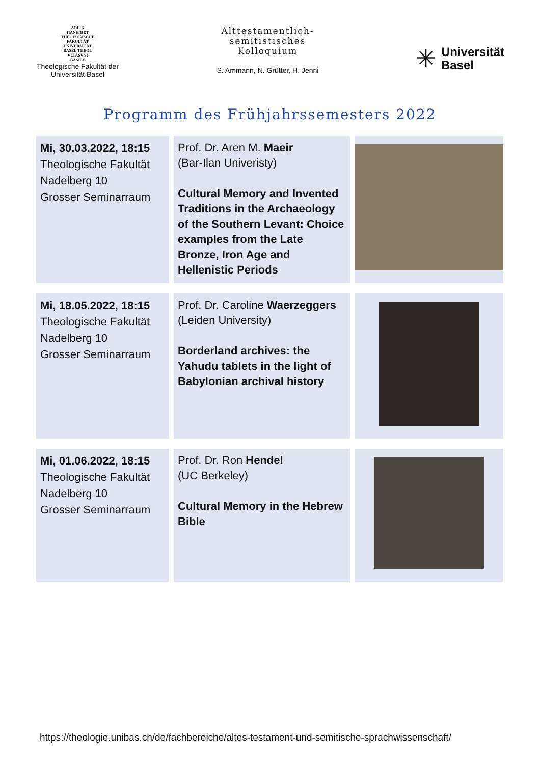ΛΟΓΙΚ
ΠΑΝΕΠΙΣΤ
THEOLOGISCHE
FAKULTÄT
UNIVERSITÄT
BASEL THEOL
VLTASVNI
BASILE
Theologische Fakultät der Universität Basel
Alttestamentlich-
semitistisches
Kolloquium
S. Ammann, N. Grütter, H. Jenni
✳
Universität
Basel
Programm des Frühjahrssemesters 2022
| Mi, 30.03.2022, 18:15 Theologische Fakultät Nadelberg 10 Grosser Seminarraum | Prof. Dr. Aren M. Maeir (Bar-Ilan Univeristy) Cultural Memory and Invented Traditions in the Archaeology of the Southern Levant: Choice examples from the Late Bronze, Iron Age and Hellenistic Periods | |
| Mi, 18.05.2022, 18:15 Theologische Fakultät Nadelberg 10 Grosser Seminarraum | Prof. Dr. Caroline Waerzeggers (Leiden University) Borderland archives: the Yahudu tablets in the light of Babylonian archival history | |
| Mi, 01.06.2022, 18:15 Theologische Fakultät Nadelberg 10 Grosser Seminarraum | Prof. Dr. Ron Hendel (UC Berkeley) Cultural Memory in the Hebrew Bible | |
https://theologie.unibas.ch/de/fachbereiche/altes-testament-und-semitische-sprachwissenschaft/